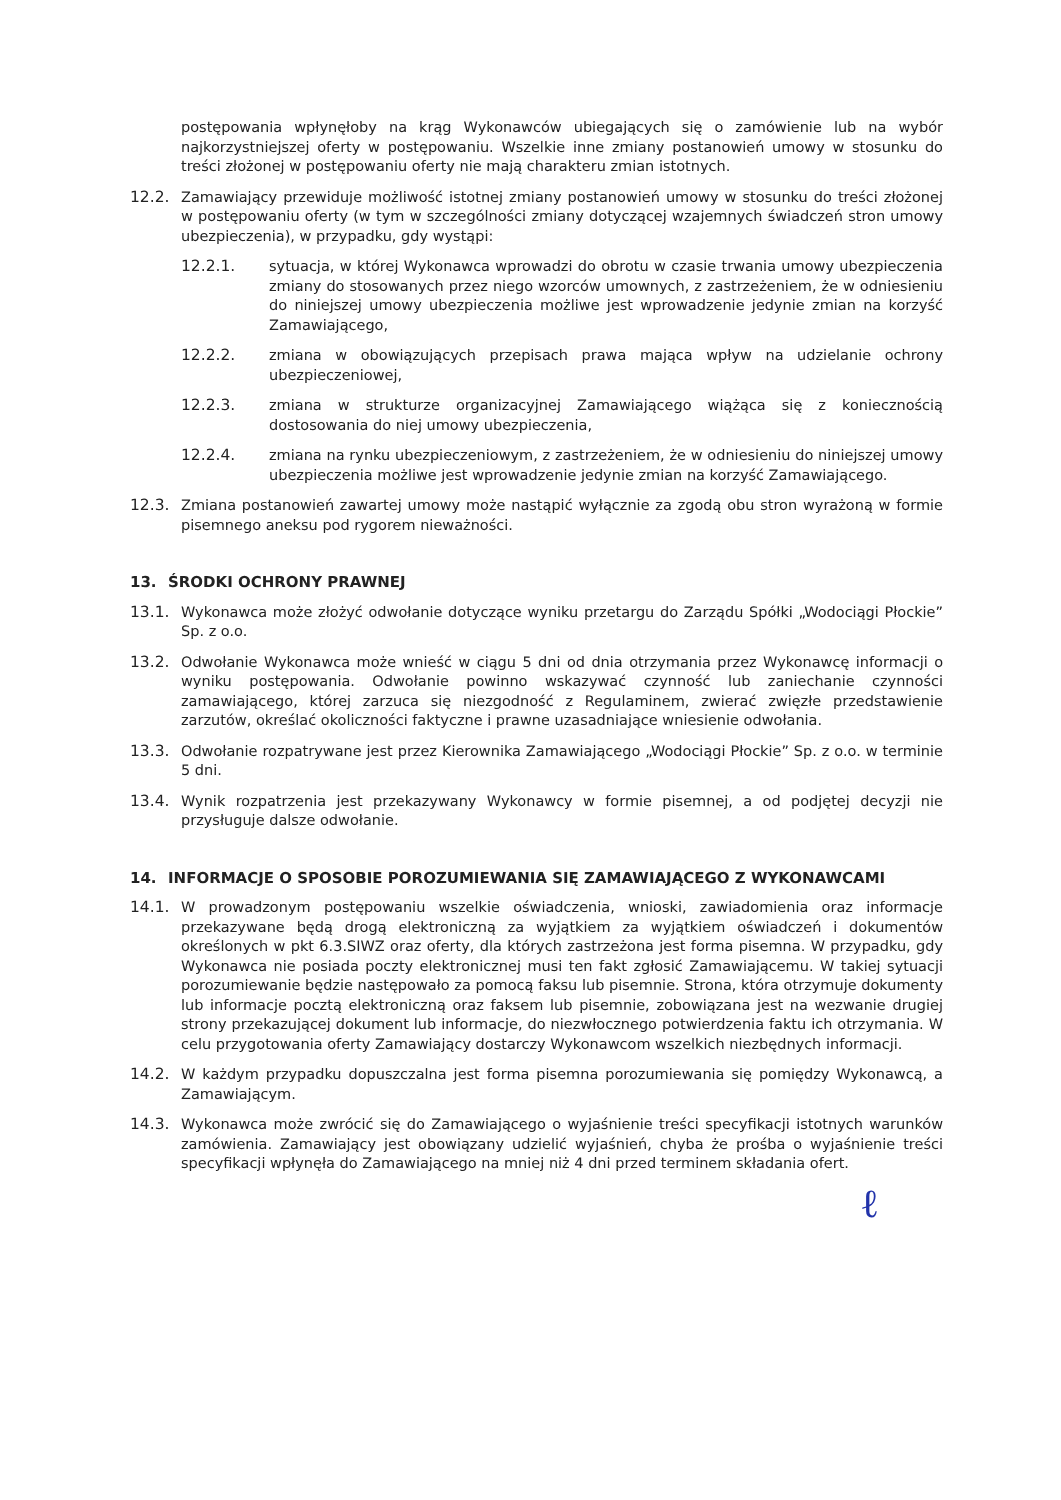postępowania wpłynęłoby na krąg Wykonawców ubiegających się o zamówienie lub na wybór najkorzystniejszej oferty w postępowaniu. Wszelkie inne zmiany postanowień umowy w stosunku do treści złożonej w postępowaniu oferty nie mają charakteru zmian istotnych.
12.2. Zamawiający przewiduje możliwość istotnej zmiany postanowień umowy w stosunku do treści złożonej w postępowaniu oferty (w tym w szczególności zmiany dotyczącej wzajemnych świadczeń stron umowy ubezpieczenia), w przypadku, gdy wystąpi:
12.2.1. sytuacja, w której Wykonawca wprowadzi do obrotu w czasie trwania umowy ubezpieczenia zmiany do stosowanych przez niego wzorców umownych, z zastrzeżeniem, że w odniesieniu do niniejszej umowy ubezpieczenia możliwe jest wprowadzenie jedynie zmian na korzyść Zamawiającego,
12.2.2. zmiana w obowiązujących przepisach prawa mająca wpływ na udzielanie ochrony ubezpieczeniowej,
12.2.3. zmiana w strukturze organizacyjnej Zamawiającego wiążąca się z koniecznością dostosowania do niej umowy ubezpieczenia,
12.2.4. zmiana na rynku ubezpieczeniowym, z zastrzeżeniem, że w odniesieniu do niniejszej umowy ubezpieczenia możliwe jest wprowadzenie jedynie zmian na korzyść Zamawiającego.
12.3. Zmiana postanowień zawartej umowy może nastąpić wyłącznie za zgodą obu stron wyrażoną w formie pisemnego aneksu pod rygorem nieważności.
13. ŚRODKI OCHRONY PRAWNEJ
13.1. Wykonawca może złożyć odwołanie dotyczące wyniku przetargu do Zarządu Spółki „Wodociągi Płockie” Sp. z o.o.
13.2. Odwołanie Wykonawca może wnieść w ciągu 5 dni od dnia otrzymania przez Wykonawcę informacji o wyniku postępowania. Odwołanie powinno wskazywać czynność lub zaniechanie czynności zamawiającego, której zarzuca się niezgodność z Regulaminem, zwierać zwięzłe przedstawienie zarzutów, określać okoliczności faktyczne i prawne uzasadniające wniesienie odwołania.
13.3. Odwołanie rozpatrywane jest przez Kierownika Zamawiającego „Wodociągi Płockie” Sp. z o.o. w terminie 5 dni.
13.4. Wynik rozpatrzenia jest przekazywany Wykonawcy w formie pisemnej, a od podjętej decyzji nie przysługuje dalsze odwołanie.
14. INFORMACJE O SPOSOBIE POROZUMIEWANIA SIĘ ZAMAWIAJĄCEGO Z WYKONAWCAMI
14.1. W prowadzonym postępowaniu wszelkie oświadczenia, wnioski, zawiadomienia oraz informacje przekazywane będą drogą elektroniczną za wyjątkiem za wyjątkiem oświadczeń i dokumentów określonych w pkt 6.3.SIWZ oraz oferty, dla których zastrzeżona jest forma pisemna. W przypadku, gdy Wykonawca nie posiada poczty elektronicznej musi ten fakt zgłosić Zamawiającemu. W takiej sytuacji porozumiewanie będzie następowało za pomocą faksu lub pisemnie. Strona, która otrzymuje dokumenty lub informacje pocztą elektroniczną oraz faksem lub pisemnie, zobowiązana jest na wezwanie drugiej strony przekazującej dokument lub informacje, do niezwłocznego potwierdzenia faktu ich otrzymania. W celu przygotowania oferty Zamawiający dostarczy Wykonawcom wszelkich niezbędnych informacji.
14.2. W każdym przypadku dopuszczalna jest forma pisemna porozumiewania się pomiędzy Wykonawcą, a Zamawiającym.
14.3. Wykonawca może zwrócić się do Zamawiającego o wyjaśnienie treści specyfikacji istotnych warunków zamówienia. Zamawiający jest obowiązany udzielić wyjaśnień, chyba że prośba o wyjaśnienie treści specyfikacji wpłynęła do Zamawiającego na mniej niż 4 dni przed terminem składania ofert.
ℓ